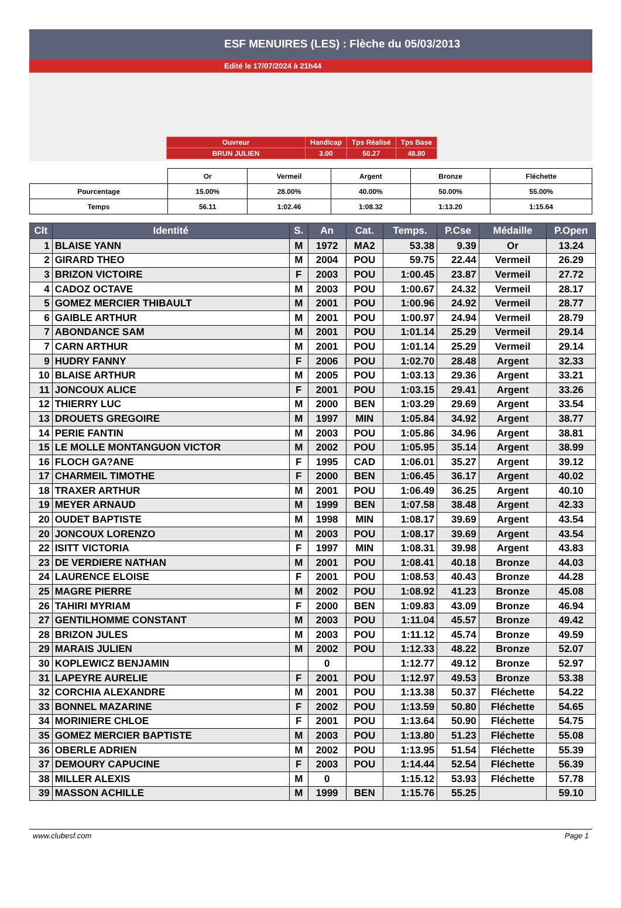ESF MENUIRES (LES) : Flèche du 05/03/2013
Edité le 17/07/2024 à 21h44
| Ouvreur | Handicap | Tps Réalisé | Tps Base |
| BRUN JULIEN | 3.00 | 50.27 | 48.80 |
| | Or | Vermeil | Argent | Bronze | Fléchette |
| Pourcentage | 15.00% | 28.00% | 40.00% | 50.00% | 55.00% |
| Temps | 56.11 | 1:02.46 | 1:08.32 | 1:13.20 | 1:15.64 |
| Clt | Identité | S. | An | Cat. | Temps. | P.Cse | Médaille | P.Open |
| --- | --- | --- | --- | --- | --- | --- | --- | --- |
| 1 | BLAISE YANN | M | 1972 | MA2 | 53.38 | 9.39 | Or | 13.24 |
| 2 | GIRARD THEO | M | 2004 | POU | 59.75 | 22.44 | Vermeil | 26.29 |
| 3 | BRIZON VICTOIRE | F | 2003 | POU | 1:00.45 | 23.87 | Vermeil | 27.72 |
| 4 | CADOZ OCTAVE | M | 2003 | POU | 1:00.67 | 24.32 | Vermeil | 28.17 |
| 5 | GOMEZ MERCIER THIBAULT | M | 2001 | POU | 1:00.96 | 24.92 | Vermeil | 28.77 |
| 6 | GAIBLE ARTHUR | M | 2001 | POU | 1:00.97 | 24.94 | Vermeil | 28.79 |
| 7 | ABONDANCE SAM | M | 2001 | POU | 1:01.14 | 25.29 | Vermeil | 29.14 |
| 7 | CARN ARTHUR | M | 2001 | POU | 1:01.14 | 25.29 | Vermeil | 29.14 |
| 9 | HUDRY FANNY | F | 2006 | POU | 1:02.70 | 28.48 | Argent | 32.33 |
| 10 | BLAISE ARTHUR | M | 2005 | POU | 1:03.13 | 29.36 | Argent | 33.21 |
| 11 | JONCOUX ALICE | F | 2001 | POU | 1:03.15 | 29.41 | Argent | 33.26 |
| 12 | THIERRY LUC | M | 2000 | BEN | 1:03.29 | 29.69 | Argent | 33.54 |
| 13 | DROUETS GREGOIRE | M | 1997 | MIN | 1:05.84 | 34.92 | Argent | 38.77 |
| 14 | PERIE FANTIN | M | 2003 | POU | 1:05.86 | 34.96 | Argent | 38.81 |
| 15 | LE MOLLE MONTANGUON VICTOR | M | 2002 | POU | 1:05.95 | 35.14 | Argent | 38.99 |
| 16 | FLOCH GA?ANE | F | 1995 | CAD | 1:06.01 | 35.27 | Argent | 39.12 |
| 17 | CHARMEIL TIMOTHE | F | 2000 | BEN | 1:06.45 | 36.17 | Argent | 40.02 |
| 18 | TRAXER ARTHUR | M | 2001 | POU | 1:06.49 | 36.25 | Argent | 40.10 |
| 19 | MEYER ARNAUD | M | 1999 | BEN | 1:07.58 | 38.48 | Argent | 42.33 |
| 20 | OUDET BAPTISTE | M | 1998 | MIN | 1:08.17 | 39.69 | Argent | 43.54 |
| 20 | JONCOUX LORENZO | M | 2003 | POU | 1:08.17 | 39.69 | Argent | 43.54 |
| 22 | ISITT VICTORIA | F | 1997 | MIN | 1:08.31 | 39.98 | Argent | 43.83 |
| 23 | DE VERDIERE NATHAN | M | 2001 | POU | 1:08.41 | 40.18 | Bronze | 44.03 |
| 24 | LAURENCE ELOISE | F | 2001 | POU | 1:08.53 | 40.43 | Bronze | 44.28 |
| 25 | MAGRE PIERRE | M | 2002 | POU | 1:08.92 | 41.23 | Bronze | 45.08 |
| 26 | TAHIRI MYRIAM | F | 2000 | BEN | 1:09.83 | 43.09 | Bronze | 46.94 |
| 27 | GENTILHOMME CONSTANT | M | 2003 | POU | 1:11.04 | 45.57 | Bronze | 49.42 |
| 28 | BRIZON JULES | M | 2003 | POU | 1:11.12 | 45.74 | Bronze | 49.59 |
| 29 | MARAIS JULIEN | M | 2002 | POU | 1:12.33 | 48.22 | Bronze | 52.07 |
| 30 | KOPLEWICZ BENJAMIN | | 0 | | 1:12.77 | 49.12 | Bronze | 52.97 |
| 31 | LAPEYRE AURELIE | F | 2001 | POU | 1:12.97 | 49.53 | Bronze | 53.38 |
| 32 | CORCHIA ALEXANDRE | M | 2001 | POU | 1:13.38 | 50.37 | Fléchette | 54.22 |
| 33 | BONNEL MAZARINE | F | 2002 | POU | 1:13.59 | 50.80 | Fléchette | 54.65 |
| 34 | MORINIERE CHLOE | F | 2001 | POU | 1:13.64 | 50.90 | Fléchette | 54.75 |
| 35 | GOMEZ MERCIER BAPTISTE | M | 2003 | POU | 1:13.80 | 51.23 | Fléchette | 55.08 |
| 36 | OBERLE ADRIEN | M | 2002 | POU | 1:13.95 | 51.54 | Fléchette | 55.39 |
| 37 | DEMOURY CAPUCINE | F | 2003 | POU | 1:14.44 | 52.54 | Fléchette | 56.39 |
| 38 | MILLER ALEXIS | M | 0 | | 1:15.12 | 53.93 | Fléchette | 57.78 |
| 39 | MASSON ACHILLE | M | 1999 | BEN | 1:15.76 | 55.25 | | 59.10 |
www.clubesf.com Page 1